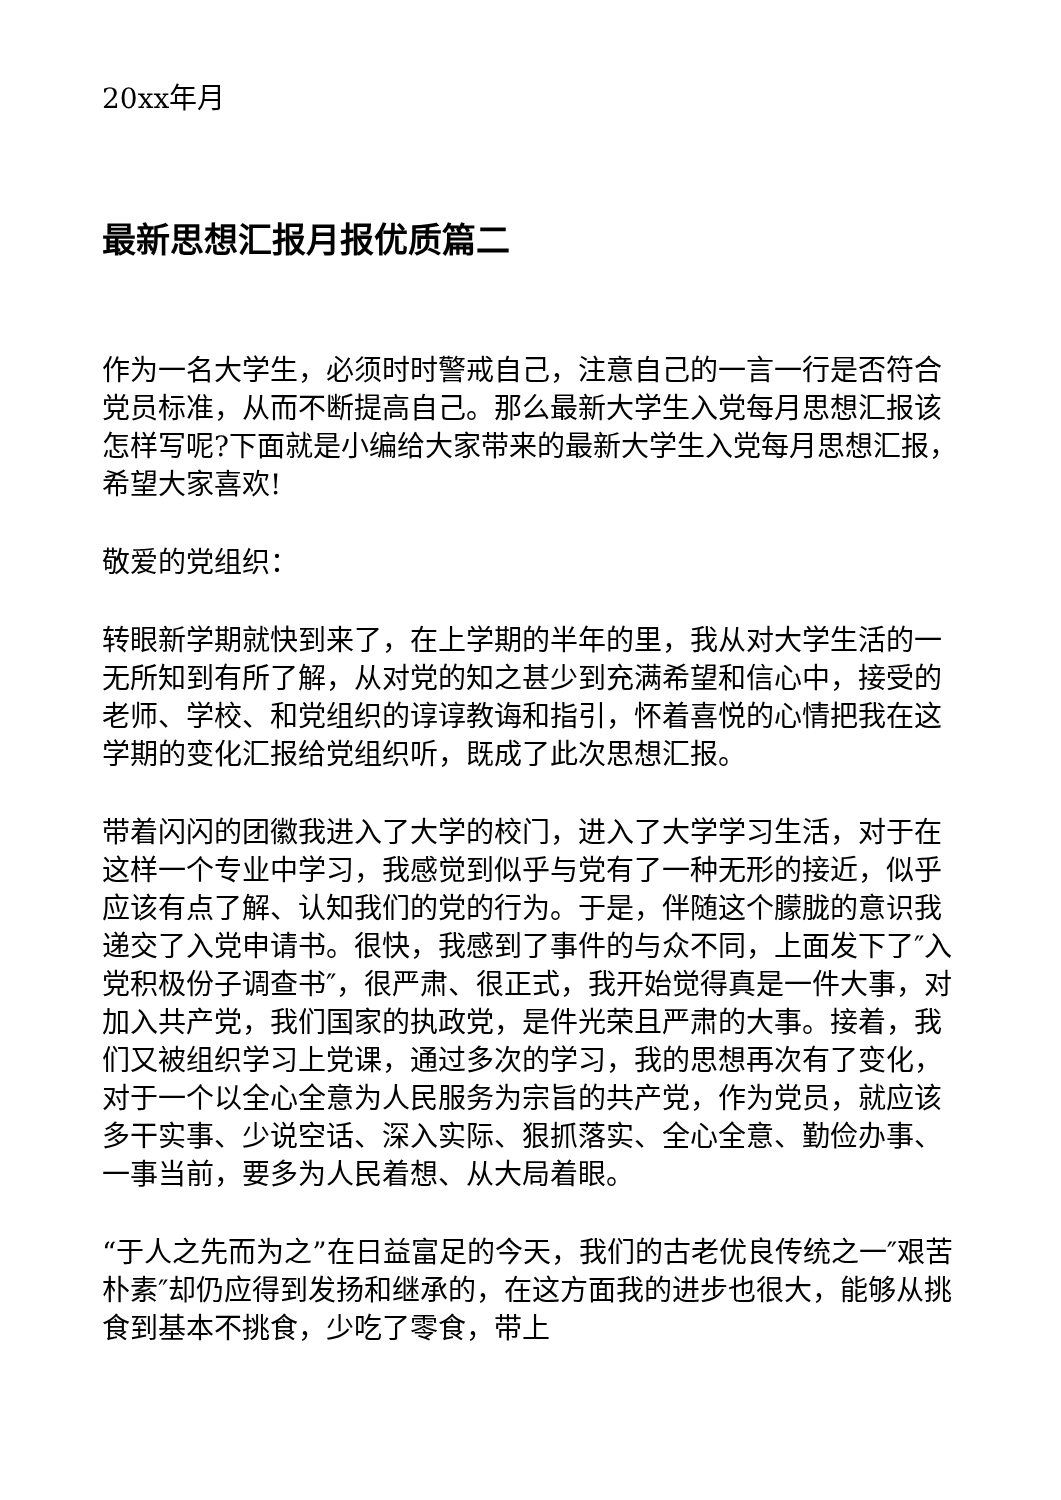20xx年月
最新思想汇报月报优质篇二
作为一名大学生，必须时时警戒自己，注意自己的一言一行是否符合党员标准，从而不断提高自己。那么最新大学生入党每月思想汇报该怎样写呢?下面就是小编给大家带来的最新大学生入党每月思想汇报，希望大家喜欢!
敬爱的党组织：
转眼新学期就快到来了，在上学期的半年的里，我从对大学生活的一无所知到有所了解，从对党的知之甚少到充满希望和信心中，接受的老师、学校、和党组织的谆谆教诲和指引，怀着喜悦的心情把我在这学期的变化汇报给党组织听，既成了此次思想汇报。
带着闪闪的团徽我进入了大学的校门，进入了大学学习生活，对于在这样一个专业中学习，我感觉到似乎与党有了一种无形的接近，似乎应该有点了解、认知我们的党的行为。于是，伴随这个朦胧的意识我递交了入党申请书。很快，我感到了事件的与众不同，上面发下了″入党积极份子调查书″，很严肃、很正式，我开始觉得真是一件大事，对加入共产党，我们国家的执政党，是件光荣且严肃的大事。接着，我们又被组织学习上党课，通过多次的学习，我的思想再次有了变化，对于一个以全心全意为人民服务为宗旨的共产党，作为党员，就应该多干实事、少说空话、深入实际、狠抓落实、全心全意、勤俭办事、一事当前，要多为人民着想、从大局着眼。
“于人之先而为之”在日益富足的今天，我们的古老优良传统之一″艰苦朴素″却仍应得到发扬和继承的，在这方面我的进步也很大，能够从挑食到基本不挑食，少吃了零食，带上